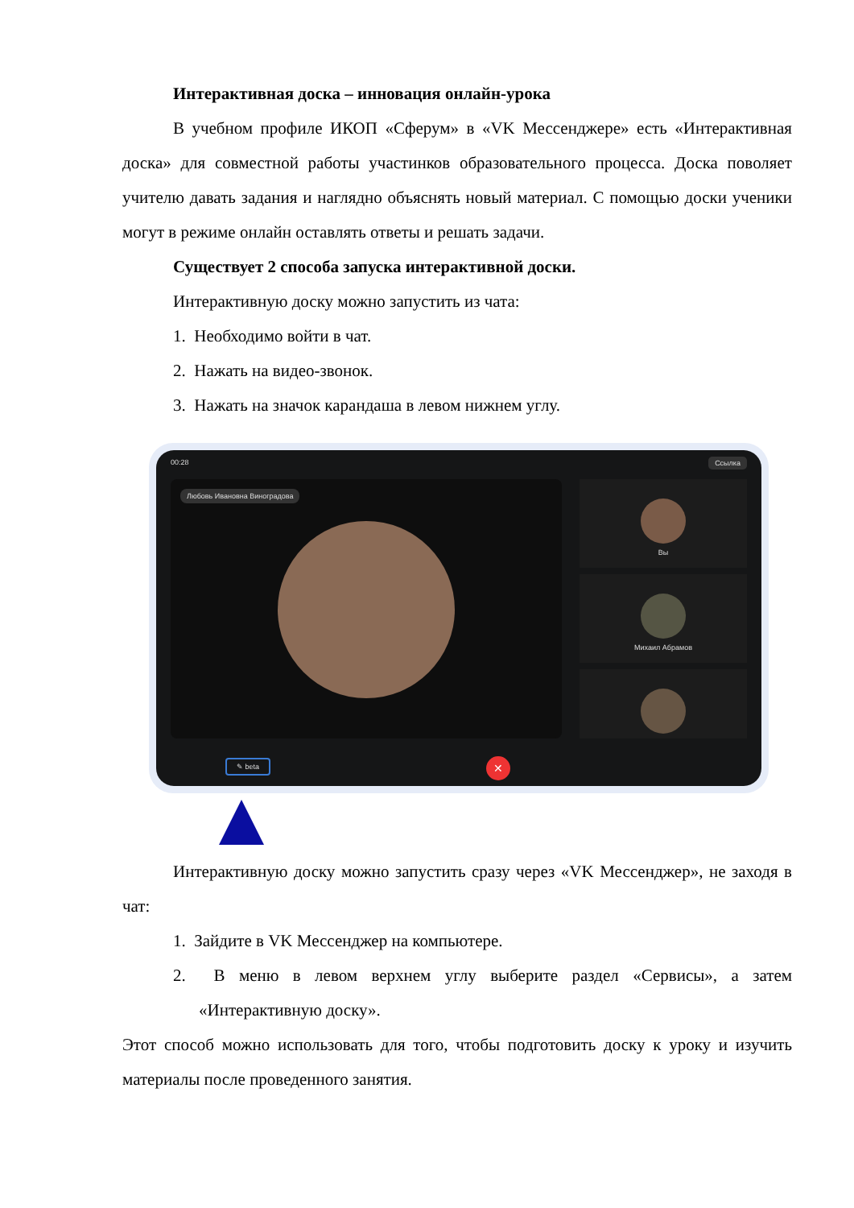Интерактивная доска – инновация онлайн-урока
В учебном профиле ИКОП «Сферум» в «VK Мессенджере» есть «Интерактивная доска» для совместной работы участинков образовательного процесса. Доска поволяет учителю давать задания и наглядно объяснять новый материал. С помощью доски ученики могут в режиме онлайн оставлять ответы и решать задачи.
Существует 2 способа запуска интерактивной доски.
Интерактивную доску можно запустить из чата:
1. Необходимо войти в чат.
2. Нажать на видео-звонок.
3. Нажать на значок карандаша в левом нижнем углу.
00:28 Ссылка
Любовь Ивановна Виноградова Вы
Михаил Абрамов
✎ beta ✕
Интерактивную доску можно запустить сразу через «VK Мессенджер», не заходя в чат:
1. Зайдите в VK Мессенджер на компьютере.
2. В меню в левом верхнем углу выберите раздел «Сервисы», а затем «Интерактивную доску».
Этот способ можно использовать для того, чтобы подготовить доску к уроку и изучить материалы после проведенного занятия.